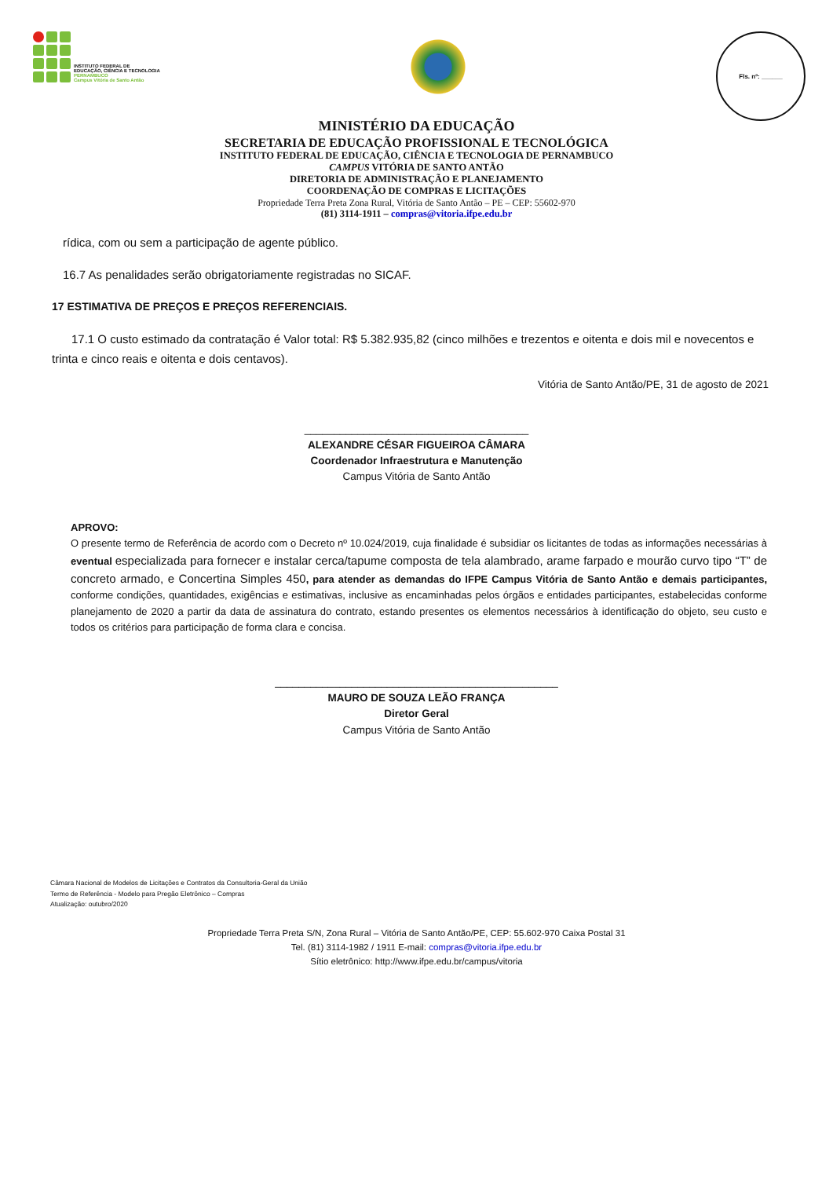INSTITUTO FEDERAL DE
EDUCAÇÃO, CIÊNCIA E TECNOLOGIA
PERNAMBUCO
Campus Vitória de Santo Antão
Fls. nº: ______
MINISTÉRIO DA EDUCAÇÃO
SECRETARIA DE EDUCAÇÃO PROFISSIONAL E TECNOLÓGICA
INSTITUTO FEDERAL DE EDUCAÇÃO, CIÊNCIA E TECNOLOGIA DE PERNAMBUCO
CAMPUS VITÓRIA DE SANTO ANTÃO
DIRETORIA DE ADMINISTRAÇÃO E PLANEJAMENTO
COORDENAÇÃO DE COMPRAS E LICITAÇÕES
Propriedade Terra Preta Zona Rural, Vitória de Santo Antão – PE – CEP: 55602-970
(81) 3114-1911 – compras@vitoria.ifpe.edu.br
rídica, com ou sem a participação de agente público.
16.7 As penalidades serão obrigatoriamente registradas no SICAF.
17 ESTIMATIVA DE PREÇOS E PREÇOS REFERENCIAIS.
17.1 O custo estimado da contratação é Valor total: R$ 5.382.935,82 (cinco milhões e trezentos e oitenta e dois mil e novecentos e trinta e cinco reais e oitenta e dois centavos).
Vitória de Santo Antão/PE, 31 de agosto de 2021
______________________________________
ALEXANDRE CÉSAR FIGUEIROA CÂMARA
Coordenador Infraestrutura e Manutenção
Campus Vitória de Santo Antão
APROVO:
O presente termo de Referência de acordo com o Decreto nº 10.024/2019, cuja finalidade é subsidiar os licitantes de todas as informações necessárias à eventual especializada para fornecer e instalar cerca/tapume composta de tela alambrado, arame farpado e mourão curvo tipo “T” de concreto armado, e Concertina Simples 450, para atender as demandas do IFPE Campus Vitória de Santo Antão e demais participantes, conforme condições, quantidades, exigências e estimativas, inclusive as encaminhadas pelos órgãos e entidades participantes, estabelecidas conforme planejamento de 2020 a partir da data de assinatura do contrato, estando presentes os elementos necessários à identificação do objeto, seu custo e todos os critérios para participação de forma clara e concisa.
________________________________________________
MAURO DE SOUZA LEÃO FRANÇA
Diretor Geral
Campus Vitória de Santo Antão
Câmara Nacional de Modelos de Licitações e Contratos da Consultoria-Geral da União
Termo de Referência - Modelo para Pregão Eletrônico – Compras
Atualização: outubro/2020
Propriedade Terra Preta S/N, Zona Rural – Vitória de Santo Antão/PE, CEP: 55.602-970 Caixa Postal 31
Tel. (81) 3114-1982 / 1911 E-mail: compras@vitoria.ifpe.edu.br
Sítio eletrônico: http://www.ifpe.edu.br/campus/vitoria